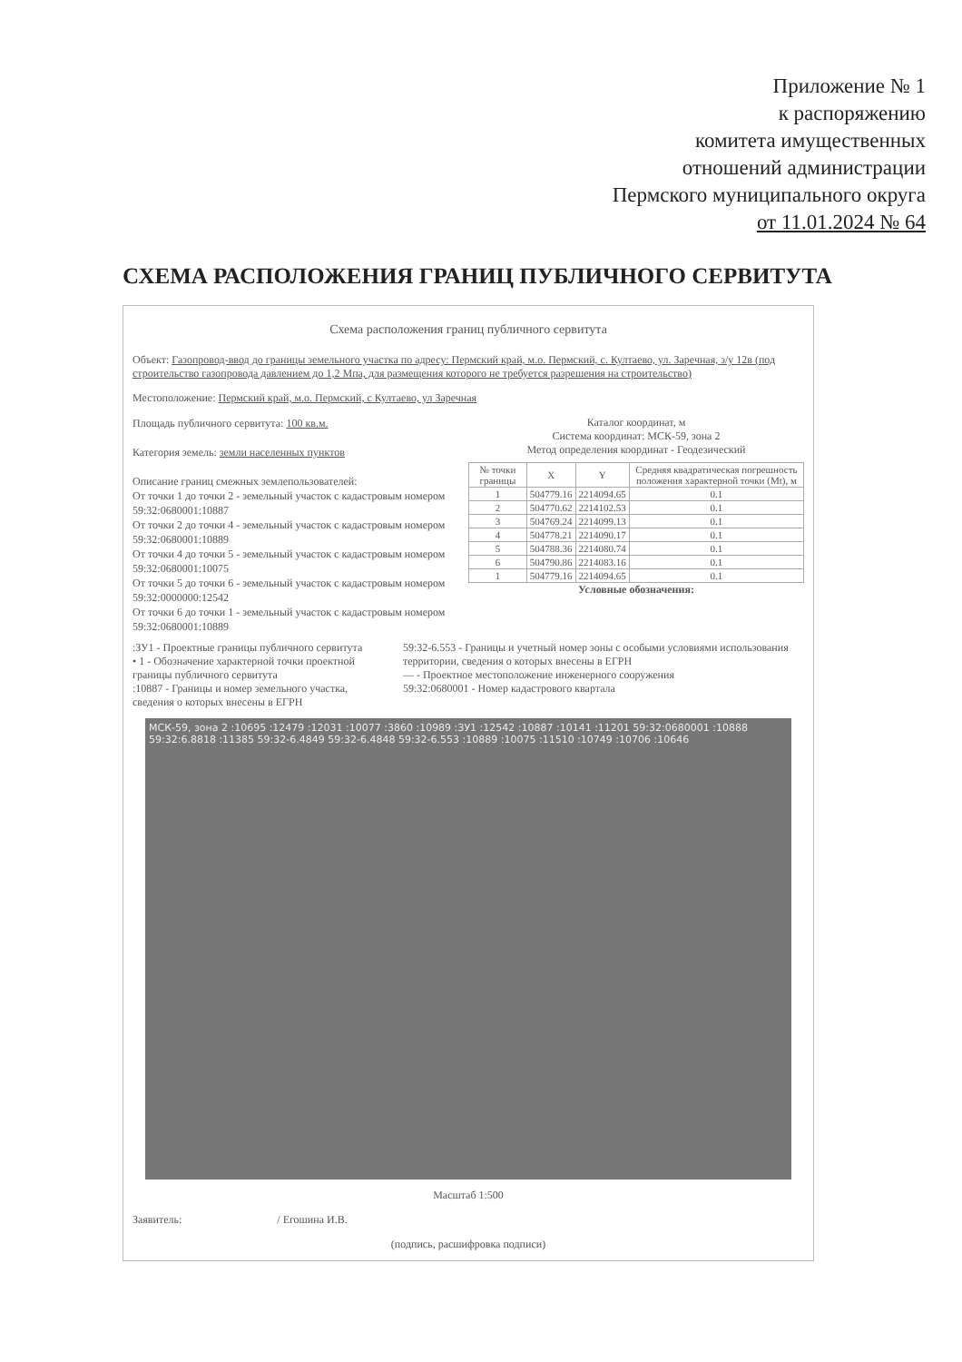Приложение № 1
к распоряжению
комитета имущественных
отношений администрации
Пермского муниципального округа
от 11.01.2024 № 64
СХЕМА РАСПОЛОЖЕНИЯ ГРАНИЦ ПУБЛИЧНОГО СЕРВИТУТА
Схема расположения границ публичного сервитута
Объект: Газопровод-ввод до границы земельного участка по адресу: Пермский край, м.о. Пермский, с. Култаево, ул. Заречная, з/у 12в (под строительство газопровода давлением до 1,2 Мпа, для размещения которого не требуется разрешения на строительство)
Местоположение: Пермский край, м.о. Пермский, с Култаево, ул Заречная
Площадь публичного сервитута: 100 кв.м.
Категория земель: земли населенных пунктов
Описание границ смежных землепользователей:
От точки 1 до точки 2 - земельный участок с кадастровым номером 59:32:0680001:10887
От точки 2 до точки 4 - земельный участок с кадастровым номером 59:32:0680001:10889
От точки 4 до точки 5 - земельный участок с кадастровым номером 59:32:0680001:10075
От точки 5 до точки 6 - земельный участок с кадастровым номером 59:32:0000000:12542
От точки 6 до точки 1 - земельный участок с кадастровым номером 59:32:0680001:10889
Каталог координат, м
Система координат: МСК-59, зона 2
Метод определения координат - Геодезический
| № точки границы | X | Y | Средняя квадратическая погрешность положения характерной точки (Mt), м |
| --- | --- | --- | --- |
| 1 | 504779.16 | 2214094.65 | 0.1 |
| 2 | 504770.62 | 2214102.53 | 0.1 |
| 3 | 504769.24 | 2214099.13 | 0.1 |
| 4 | 504778.21 | 2214090.17 | 0.1 |
| 5 | 504788.36 | 2214080.74 | 0.1 |
| 6 | 504790.86 | 2214083.16 | 0.1 |
| 1 | 504779.16 | 2214094.65 | 0.1 |
Условные обозначения:
:ЗУ1 - Проектные границы публичного сервитута
• 1 - Обозначение характерной точки проектной границы публичного сервитута
:10887 - Границы и номер земельного участка, сведения о которых внесены в ЕГРН
59:32-6.553 - Границы и учетный номер зоны с особыми условиями использования территории, сведения о которых внесены в ЕГРН
— - Проектное местоположение инженерного сооружения
59:32:0680001 - Номер кадастрового квартала
МСК-59, зона 2 :10695 :12479 :12031 :10077 :3860 :10989 :ЗУ1 :12542 :10887 :10141 :11201 59:32:0680001 :10888 59:32:6.8818 :11385 59:32-6.4849 59:32-6.4848 59:32-6.553 :10889 :10075 :11510 :10749 :10706 :10646
Масштаб 1:500
Заявитель: / Егошина И.В.
(подпись, расшифровка подписи)